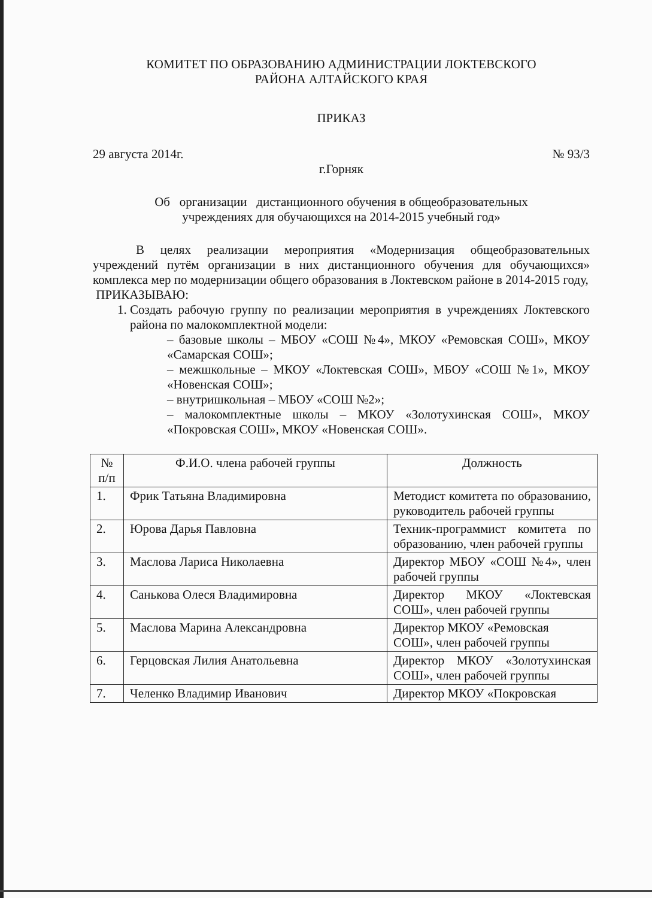КОМИТЕТ ПО ОБРАЗОВАНИЮ АДМИНИСТРАЦИИ ЛОКТЕВСКОГО
РАЙОНА АЛТАЙСКОГО КРАЯ
ПРИКАЗ
29 августа 2014г. № 93/3
г.Горняк
Об организации дистанционного обучения в общеобразовательных
учреждениях для обучающихся на 2014-2015 учебный год»
В целях реализации мероприятия «Модернизация общеобразовательных учреждений путём организации в них дистанционного обучения для обучающихся» комплекса мер по модернизации общего образования в Локтевском районе в 2014-2015 году,
ПРИКАЗЫВАЮ:
1. Создать рабочую группу по реализации мероприятия в учреждениях Локтевского района по малокомплектной модели:
– базовые школы – МБОУ «СОШ №4», МКОУ «Ремовская СОШ», МКОУ «Самарская СОШ»;
– межшкольные – МКОУ «Локтевская СОШ», МБОУ «СОШ №1», МКОУ «Новенская СОШ»;
– внутришкольная – МБОУ «СОШ №2»;
– малокомплектные школы – МКОУ «Золотухинская СОШ», МКОУ «Покровская СОШ», МКОУ «Новенская СОШ».
| № п/п | Ф.И.О. члена рабочей группы | Должность |
| --- | --- | --- |
| 1. | Фрик Татьяна Владимировна | Методист комитета по образованию, руководитель рабочей группы |
| 2. | Юрова Дарья Павловна | Техник-программист комитета по образованию, член рабочей группы |
| 3. | Маслова Лариса Николаевна | Директор МБОУ «СОШ №4», член рабочей группы |
| 4. | Санькова Олеся Владимировна | Директор МКОУ «Локтевская СОШ», член рабочей группы |
| 5. | Маслова Марина Александровна | Директор МКОУ «Ремовская СОШ», член рабочей группы |
| 6. | Герцовская Лилия Анатольевна | Директор МКОУ «Золотухинская СОШ», член рабочей группы |
| 7. | Челенко Владимир Иванович | Директор МКОУ «Покровская |